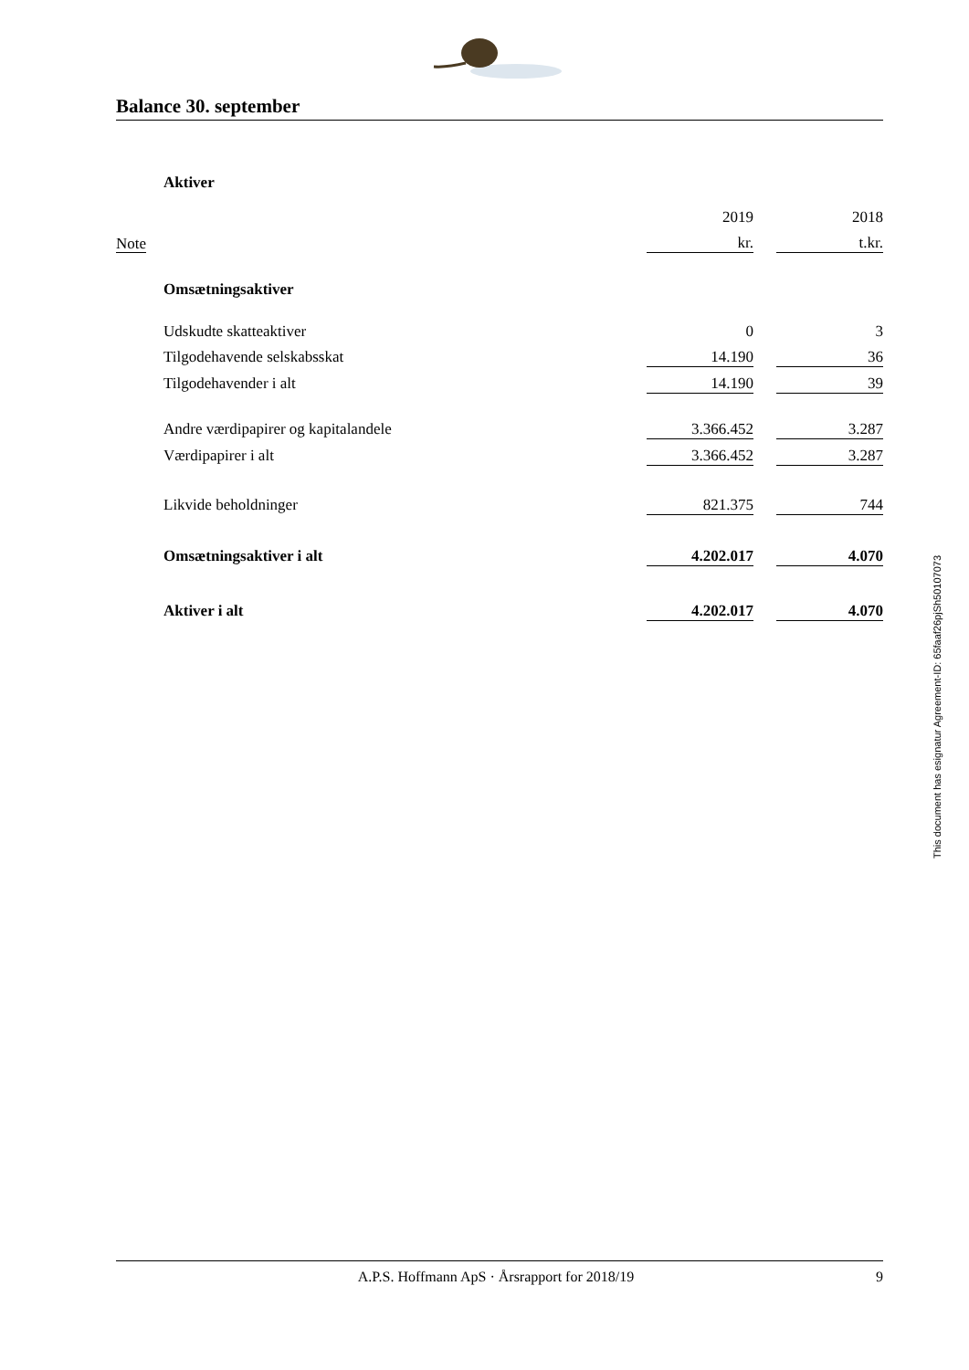Balance 30. september
| | Aktiver | | | |
| | | 2019 | | 2018 |
| Note | | kr. | | t.kr. |
| | Omsætningsaktiver | | | |
| | Udskudte skatteaktiver | 0 | | 3 |
| | Tilgodehavende selskabsskat | 14.190 | | 36 |
| | Tilgodehavender i alt | 14.190 | | 39 |
| | Andre værdipapirer og kapitalandele | 3.366.452 | | 3.287 |
| | Værdipapirer i alt | 3.366.452 | | 3.287 |
| | Likvide beholdninger | 821.375 | | 744 |
| | Omsætningsaktiver i alt | 4.202.017 | | 4.070 |
| | Aktiver i alt | 4.202.017 | | 4.070 |
This document has esignatur Agreement-ID: 65faaf26pjSh50107073
A.P.S. Hoffmann ApS · Årsrapport for 2018/19 9